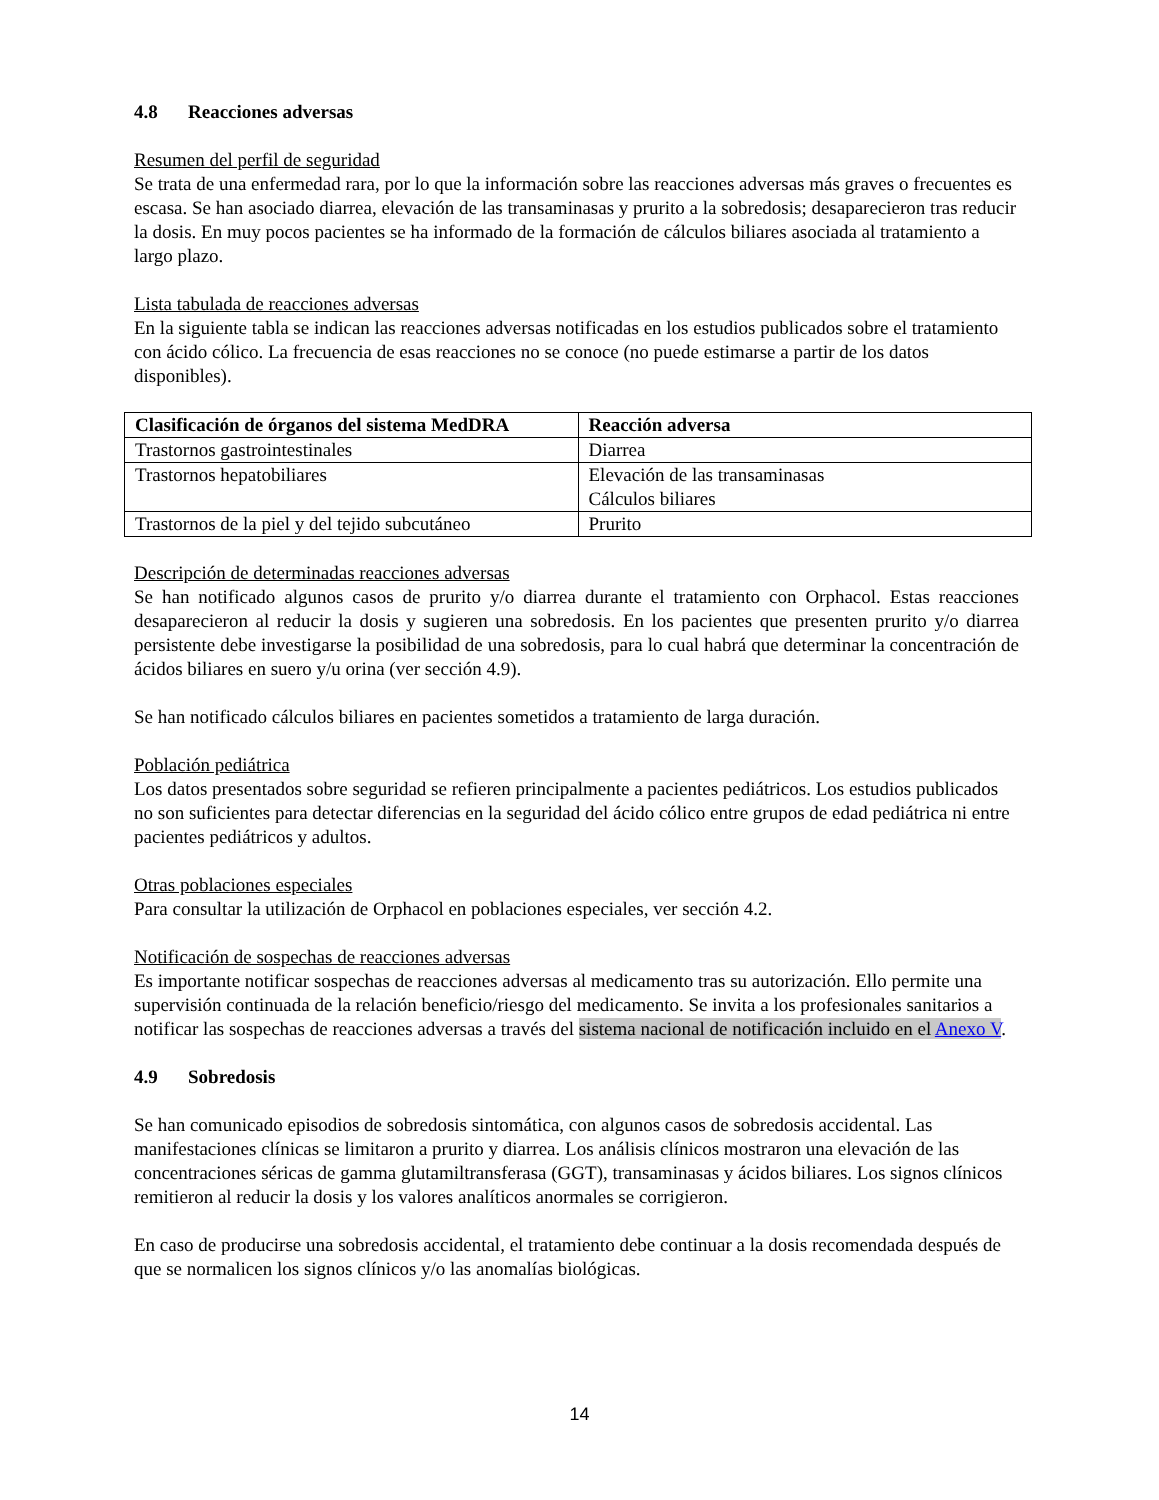4.8 Reacciones adversas
Resumen del perfil de seguridad
Se trata de una enfermedad rara, por lo que la información sobre las reacciones adversas más graves o frecuentes es escasa. Se han asociado diarrea, elevación de las transaminasas y prurito a la sobredosis; desaparecieron tras reducir la dosis. En muy pocos pacientes se ha informado de la formación de cálculos biliares asociada al tratamiento a largo plazo.
Lista tabulada de reacciones adversas
En la siguiente tabla se indican las reacciones adversas notificadas en los estudios publicados sobre el tratamiento con ácido cólico. La frecuencia de esas reacciones no se conoce (no puede estimarse a partir de los datos disponibles).
| Clasificación de órganos del sistema MedDRA | Reacción adversa |
| --- | --- |
| Trastornos gastrointestinales | Diarrea |
| Trastornos hepatobiliares | Elevación de las transaminasas Cálculos biliares |
| Trastornos de la piel y del tejido subcutáneo | Prurito |
Descripción de determinadas reacciones adversas
Se han notificado algunos casos de prurito y/o diarrea durante el tratamiento con Orphacol. Estas reacciones desaparecieron al reducir la dosis y sugieren una sobredosis. En los pacientes que presenten prurito y/o diarrea persistente debe investigarse la posibilidad de una sobredosis, para lo cual habrá que determinar la concentración de ácidos biliares en suero y/u orina (ver sección 4.9).
Se han notificado cálculos biliares en pacientes sometidos a tratamiento de larga duración.
Población pediátrica
Los datos presentados sobre seguridad se refieren principalmente a pacientes pediátricos. Los estudios publicados no son suficientes para detectar diferencias en la seguridad del ácido cólico entre grupos de edad pediátrica ni entre pacientes pediátricos y adultos.
Otras poblaciones especiales
Para consultar la utilización de Orphacol en poblaciones especiales, ver sección 4.2.
Notificación de sospechas de reacciones adversas
Es importante notificar sospechas de reacciones adversas al medicamento tras su autorización. Ello permite una supervisión continuada de la relación beneficio/riesgo del medicamento. Se invita a los profesionales sanitarios a notificar las sospechas de reacciones adversas a través del sistema nacional de notificación incluido en el Anexo V.
4.9 Sobredosis
Se han comunicado episodios de sobredosis sintomática, con algunos casos de sobredosis accidental. Las manifestaciones clínicas se limitaron a prurito y diarrea. Los análisis clínicos mostraron una elevación de las concentraciones séricas de gamma glutamiltransferasa (GGT), transaminasas y ácidos biliares. Los signos clínicos remitieron al reducir la dosis y los valores analíticos anormales se corrigieron.
En caso de producirse una sobredosis accidental, el tratamiento debe continuar a la dosis recomendada después de que se normalicen los signos clínicos y/o las anomalías biológicas.
14